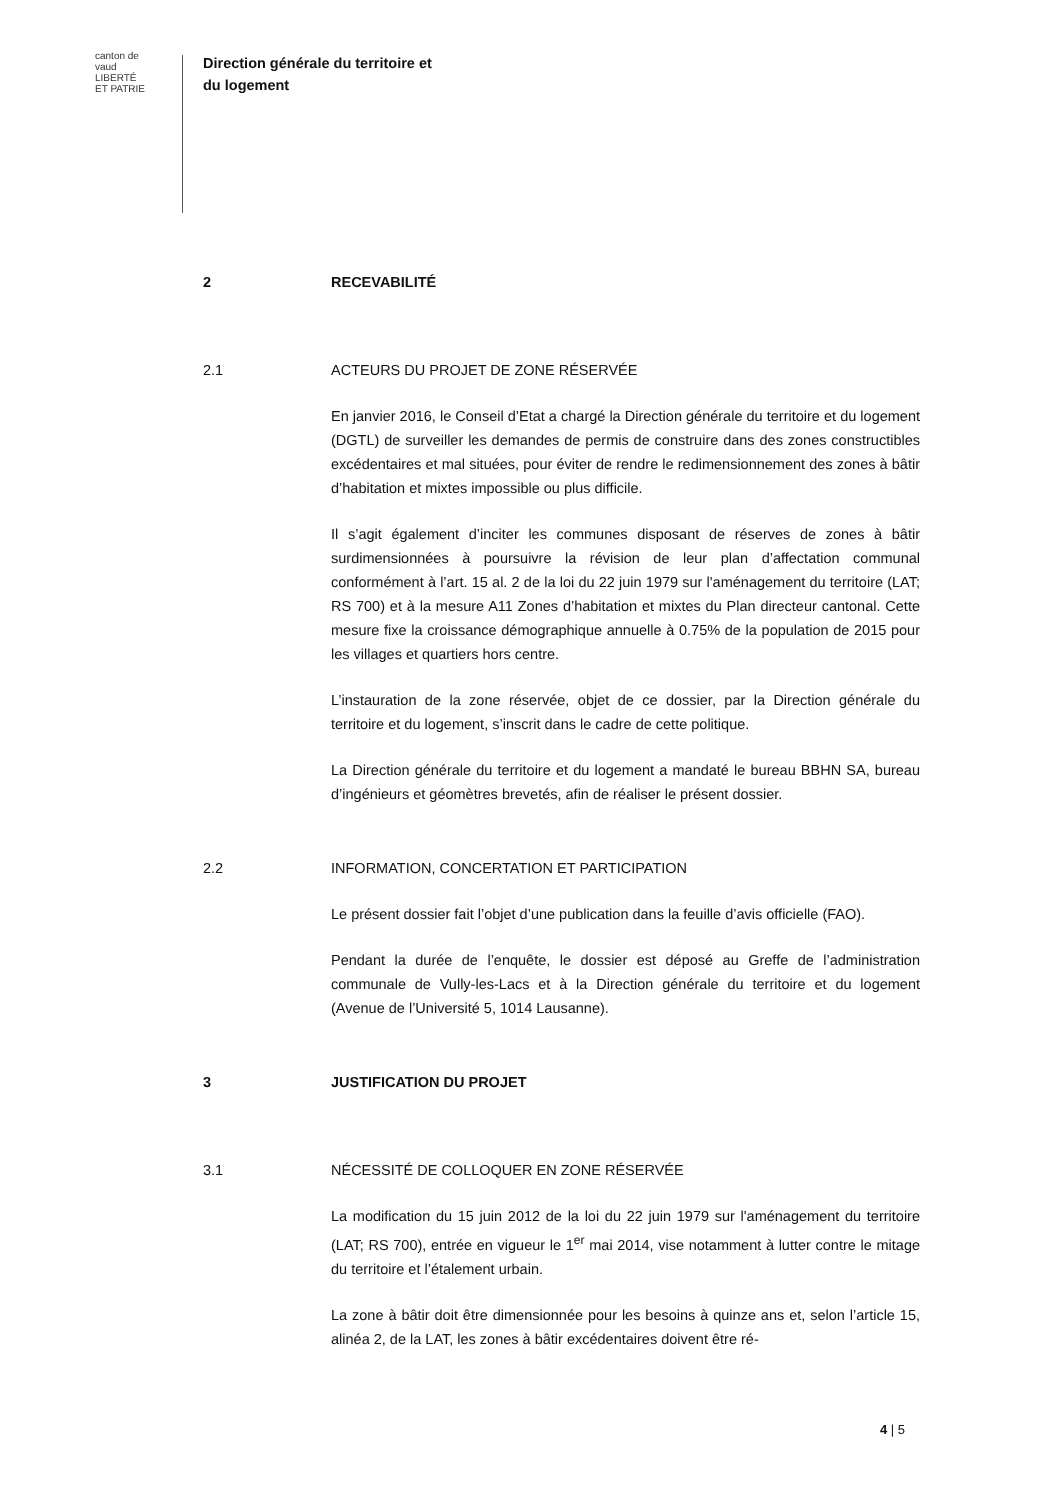canton de vaud
LIBERTÉ ET PATRIE
Direction générale du territoire et
du logement
2 RECEVABILITÉ
2.1 ACTEURS DU PROJET DE ZONE RÉSERVÉE
En janvier 2016, le Conseil d’Etat a chargé la Direction générale du territoire et du logement (DGTL) de surveiller les demandes de permis de construire dans des zones constructibles excédentaires et mal situées, pour éviter de rendre le redimensionnement des zones à bâtir d’habitation et mixtes impossible ou plus difficile.
Il s’agit également d’inciter les communes disposant de réserves de zones à bâtir surdimensionnées à poursuivre la révision de leur plan d’affectation communal conformément à l’art. 15 al. 2 de la loi du 22 juin 1979 sur l'aménagement du territoire (LAT; RS 700) et à la mesure A11 Zones d’habitation et mixtes du Plan directeur cantonal. Cette mesure fixe la croissance démographique annuelle à 0.75% de la population de 2015 pour les villages et quartiers hors centre.
L’instauration de la zone réservée, objet de ce dossier, par la Direction générale du territoire et du logement, s’inscrit dans le cadre de cette politique.
La Direction générale du territoire et du logement a mandaté le bureau BBHN SA, bureau d’ingénieurs et géomètres brevetés, afin de réaliser le présent dossier.
2.2 INFORMATION, CONCERTATION ET PARTICIPATION
Le présent dossier fait l’objet d’une publication dans la feuille d’avis officielle (FAO).
Pendant la durée de l’enquête, le dossier est déposé au Greffe de l’administration communale de Vully-les-Lacs et à la Direction générale du territoire et du logement (Avenue de l’Université 5, 1014 Lausanne).
3 JUSTIFICATION DU PROJET
3.1 NÉCESSITÉ DE COLLOQUER EN ZONE RÉSERVÉE
La modification du 15 juin 2012 de la loi du 22 juin 1979 sur l'aménagement du territoire (LAT; RS 700), entrée en vigueur le 1<sup>er</sup> mai 2014, vise notamment à lutter contre le mitage du territoire et l’étalement urbain.
La zone à bâtir doit être dimensionnée pour les besoins à quinze ans et, selon l’article 15, alinéa 2, de la LAT, les zones à bâtir excédentaires doivent être ré-
4 | 5